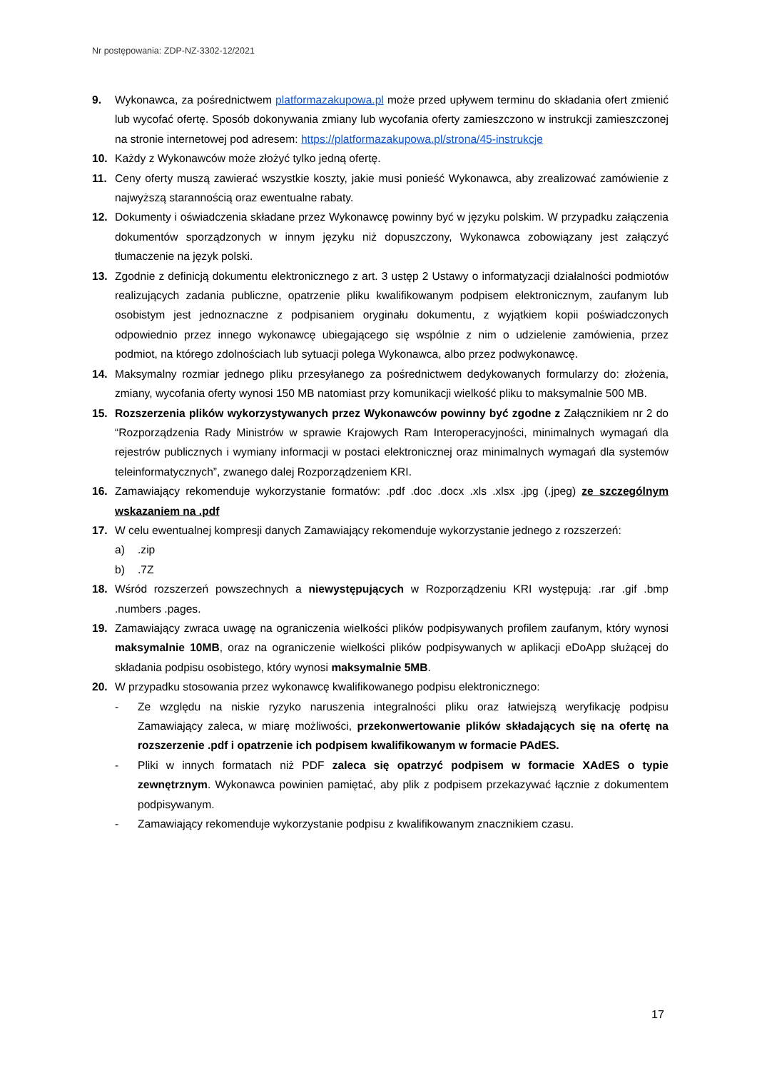Nr postępowania: ZDP-NZ-3302-12/2021
9. Wykonawca, za pośrednictwem platformazakupowa.pl może przed upływem terminu do składania ofert zmienić lub wycofać ofertę. Sposób dokonywania zmiany lub wycofania oferty zamieszczono w instrukcji zamieszczonej na stronie internetowej pod adresem: https://platformazakupowa.pl/strona/45-instrukcje
10. Każdy z Wykonawców może złożyć tylko jedną ofertę.
11. Ceny oferty muszą zawierać wszystkie koszty, jakie musi ponieść Wykonawca, aby zrealizować zamówienie z najwyższą starannością oraz ewentualne rabaty.
12. Dokumenty i oświadczenia składane przez Wykonawcę powinny być w języku polskim. W przypadku załączenia dokumentów sporządzonych w innym języku niż dopuszczony, Wykonawca zobowiązany jest załączyć tłumaczenie na język polski.
13. Zgodnie z definicją dokumentu elektronicznego z art. 3 ustęp 2 Ustawy o informatyzacji działalności podmiotów realizujących zadania publiczne, opatrzenie pliku kwalifikowanym podpisem elektronicznym, zaufanym lub osobistym jest jednoznaczne z podpisaniem oryginału dokumentu, z wyjątkiem kopii poświadczonych odpowiednio przez innego wykonawcę ubiegającego się wspólnie z nim o udzielenie zamówienia, przez podmiot, na którego zdolnościach lub sytuacji polega Wykonawca, albo przez podwykonawcę.
14. Maksymalny rozmiar jednego pliku przesyłanego za pośrednictwem dedykowanych formularzy do: złożenia, zmiany, wycofania oferty wynosi 150 MB natomiast przy komunikacji wielkość pliku to maksymalnie 500 MB.
15. Rozszerzenia plików wykorzystywanych przez Wykonawców powinny być zgodne z Załącznikiem nr 2 do “Rozporządzenia Rady Ministrów w sprawie Krajowych Ram Interoperacyjności, minimalnych wymagań dla rejestrów publicznych i wymiany informacji w postaci elektronicznej oraz minimalnych wymagań dla systemów teleinformatycznych”, zwanego dalej Rozporządzeniem KRI.
16. Zamawiający rekomenduje wykorzystanie formatów: .pdf .doc .docx .xls .xlsx .jpg (.jpeg) ze szczególnym wskazaniem na .pdf
17. W celu ewentualnej kompresji danych Zamawiający rekomenduje wykorzystanie jednego z rozszerzeń:
a) .zip
b) .7Z
18. Wśród rozszerzeń powszechnych a niewystępujących w Rozporządzeniu KRI występują: .rar .gif .bmp .numbers .pages.
19. Zamawiający zwraca uwagę na ograniczenia wielkości plików podpisywanych profilem zaufanym, który wynosi maksymalnie 10MB, oraz na ograniczenie wielkości plików podpisywanych w aplikacji eDoApp służącej do składania podpisu osobistego, który wynosi maksymalnie 5MB.
20. W przypadku stosowania przez wykonawcę kwalifikowanego podpisu elektronicznego:
- Ze względu na niskie ryzyko naruszenia integralności pliku oraz łatwiejszą weryfikację podpisu Zamawiający zaleca, w miarę możliwości, przekonwertowanie plików składających się na ofertę na rozszerzenie .pdf i opatrzenie ich podpisem kwalifikowanym w formacie PAdES.
- Pliki w innych formatach niż PDF zaleca się opatrzyć podpisem w formacie XAdES o typie zewnętrznym. Wykonawca powinien pamiętać, aby plik z podpisem przekazywać łącznie z dokumentem podpisywanym.
- Zamawiający rekomenduje wykorzystanie podpisu z kwalifikowanym znacznikiem czasu.
17